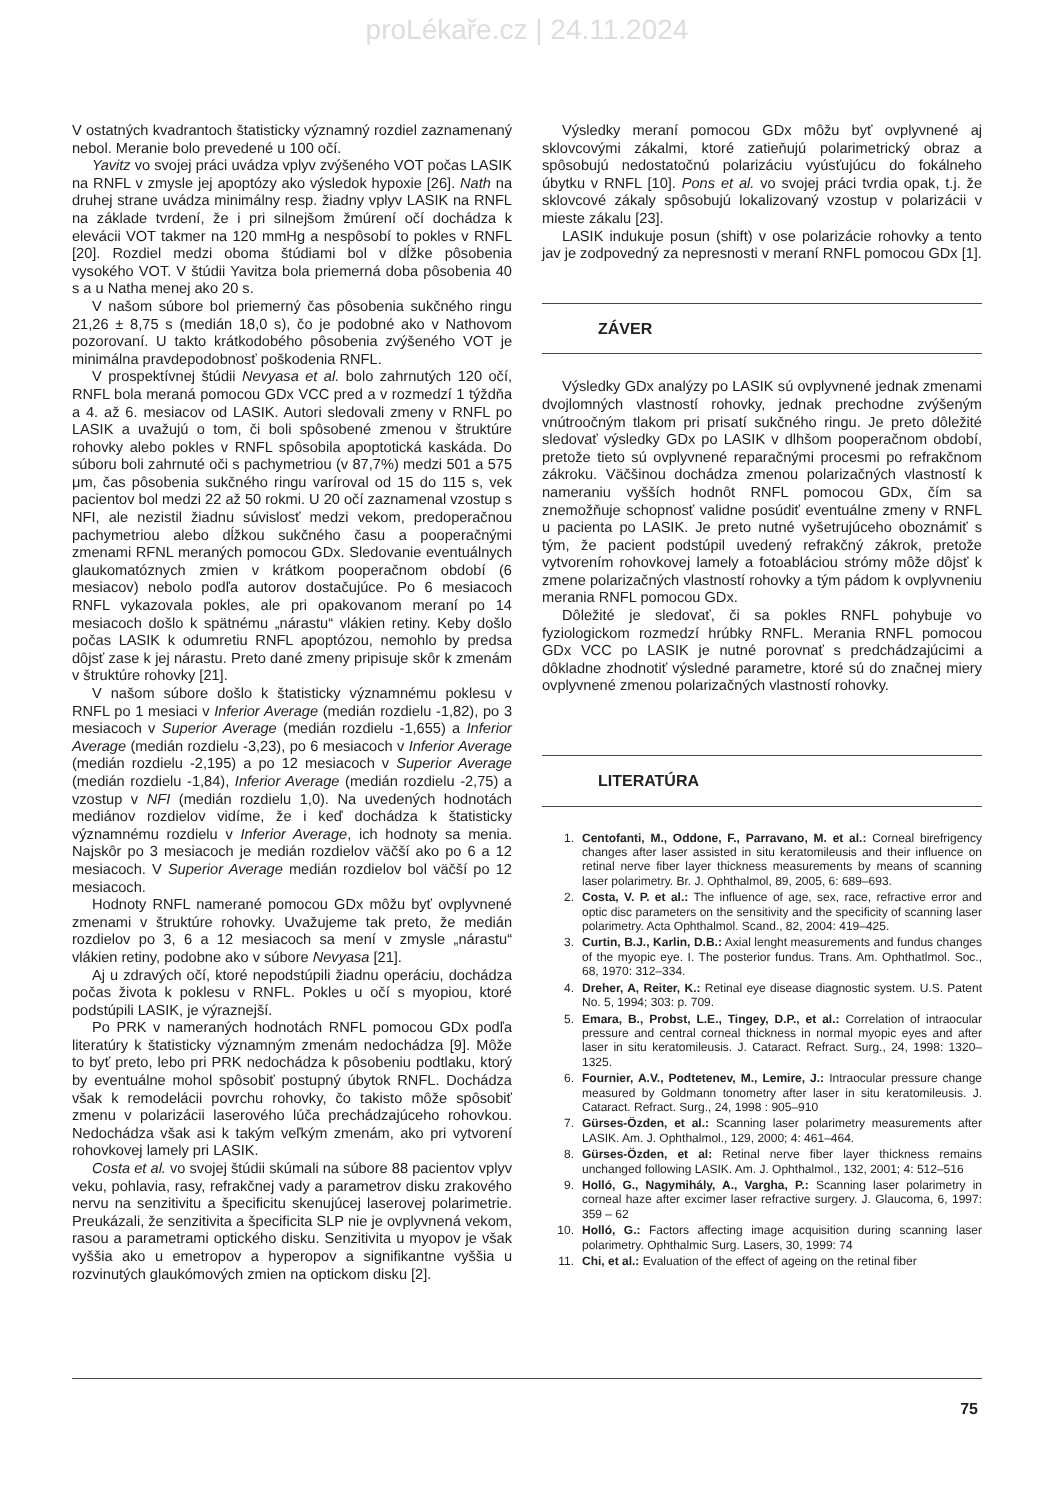proLékaře.cz | 24.11.2024
V ostatných kvadrantoch štatisticky významný rozdiel zaznamenaný nebol. Meranie bolo prevedené u 100 očí.
Yavitz vo svojej práci uvádza vplyv zvýšeného VOT počas LASIK na RNFL v zmysle jej apoptózy ako výsledok hypoxie [26]. Nath na druhej strane uvádza minimálny resp. žiadny vplyv LASIK na RNFL na základe tvrdení, že i pri silnejšom žmúrení očí dochádza k elevácii VOT takmer na 120 mmHg a nespôsobí to pokles v RNFL [20]. Rozdiel medzi oboma štúdiami bol v dĺžke pôsobenia vysokého VOT. V štúdii Yavitza bola priemerná doba pôsobenia 40 s a u Natha menej ako 20 s.
V našom súbore bol priemerný čas pôsobenia sukčného ringu 21,26 ± 8,75 s (medián 18,0 s), čo je podobné ako v Nathovom pozorovaní. U takto krátkodobého pôsobenia zvýšeného VOT je minimálna pravdepodobnosť poškodenia RNFL.
V prospektívnej štúdii Nevyasa et al. bolo zahrnutých 120 očí, RNFL bola meraná pomocou GDx VCC pred a v rozmedzí 1 týždňa a 4. až 6. mesiacov od LASIK. Autori sledovali zmeny v RNFL po LASIK a uvažujú o tom, či boli spôsobené zmenou v štruktúre rohovky alebo pokles v RNFL spôsobila apoptotická kaskáda. Do súboru boli zahrnuté oči s pachymetriou (v 87,7%) medzi 501 a 575 μm, čas pôsobenia sukčného ringu varíroval od 15 do 115 s, vek pacientov bol medzi 22 až 50 rokmi. U 20 očí zaznamenal vzostup s NFI, ale nezistil žiadnu súvislosť medzi vekom, predoperačnou pachymetriou alebo dĺžkou sukčného času a pooperačnými zmenami RFNL meraných pomocou GDx. Sledovanie eventuálnych glaukomatóznych zmien v krátkom pooperačnom období (6 mesiacov) nebolo podľa autorov dostačujúce. Po 6 mesiacoch RNFL vykazovala pokles, ale pri opakovanom meraní po 14 mesiacoch došlo k spätnému „nárastu“ vlákien retiny. Keby došlo počas LASIK k odumretiu RNFL apoptózou, nemohlo by predsa dôjsť zase k jej nárastu. Preto dané zmeny pripisuje skôr k zmenám v štruktúre rohovky [21].
V našom súbore došlo k štatisticky významnému poklesu v RNFL po 1 mesiaci v Inferior Average (medián rozdielu -1,82), po 3 mesiacoch v Superior Average (medián rozdielu -1,655) a Inferior Average (medián rozdielu -3,23), po 6 mesiacoch v Inferior Average (medián rozdielu -2,195) a po 12 mesiacoch v Superior Average (medián rozdielu -1,84), Inferior Average (medián rozdielu -2,75) a vzostup v NFI (medián rozdielu 1,0). Na uvedených hodnotách mediánov rozdielov vidíme, že i keď dochádza k štatisticky významnému rozdielu v Inferior Average, ich hodnoty sa menia. Najskôr po 3 mesiacoch je medián rozdielov väčší ako po 6 a 12 mesiacoch. V Superior Average medián rozdielov bol väčší po 12 mesiacoch.
Hodnoty RNFL namerané pomocou GDx môžu byť ovplyvnené zmenami v štruktúre rohovky. Uvažujeme tak preto, že medián rozdielov po 3, 6 a 12 mesiacoch sa mení v zmysle „nárastu“ vlákien retiny, podobne ako v súbore Nevyasa [21].
Aj u zdravých očí, ktoré nepodstúpili žiadnu operáciu, dochádza počas života k poklesu v RNFL. Pokles u očí s myopiou, ktoré podstúpili LASIK, je výraznejší.
Po PRK v nameraných hodnotách RNFL pomocou GDx podľa literatúry k štatisticky významným zmenám nedochádza [9]. Môže to byť preto, lebo pri PRK nedochádza k pôsobeniu podtlaku, ktorý by eventuálne mohol spôsobiť postupný úbytok RNFL. Dochádza však k remodelácii povrchu rohovky, čo takisto môže spôsobiť zmenu v polarizácii laserového lúča prechádzajúceho rohovkou. Nedochádza však asi k takým veľkým zmenám, ako pri vytvorení rohovkovej lamely pri LASIK.
Costa et al. vo svojej štúdii skúmali na súbore 88 pacientov vplyv veku, pohlavia, rasy, refrakčnej vady a parametrov disku zrakového nervu na senzitivitu a špecificitu skenujúcej laserovej polarimetrie. Preukázali, že senzitivita a špecificita SLP nie je ovplyvnená vekom, rasou a parametrami optického disku. Senzitivita u myopov je však vyššia ako u emetropov a hyperopov a signifikantne vyššia u rozvinutých glaukómových zmien na optickom disku [2].
Výsledky meraní pomocou GDx môžu byť ovplyvnené aj sklovcovými zákalmi, ktoré zatieňujú polarimetrický obraz a spôsobujú nedostatočnú polarizáciu vyúsťujúcu do fokálneho úbytku v RNFL [10]. Pons et al. vo svojej práci tvrdia opak, t.j. že sklovcové zákaly spôsobujú lokalizovaný vzostup v polarizácii v mieste zákalu [23].
LASIK indukuje posun (shift) v ose polarizácie rohovky a tento jav je zodpovedný za nepresnosti v meraní RNFL pomocou GDx [1].
ZÁVER
Výsledky GDx analýzy po LASIK sú ovplyvnené jednak zmenami dvojlomných vlastností rohovky, jednak prechodne zvýšeným vnútroočným tlakom pri prisatí sukčného ringu. Je preto dôležité sledovať výsledky GDx po LASIK v dlhšom pooperačnom období, pretože tieto sú ovplyvnené reparačnými procesmi po refrakčnom zákroku. Väčšinou dochádza zmenou polarizačných vlastností k nameraniu vyšších hodnôt RNFL pomocou GDx, čím sa znemožňuje schopnosť validne posúdiť eventuálne zmeny v RNFL u pacienta po LASIK. Je preto nutné vyšetrujúceho oboznámiť s tým, že pacient podstúpil uvedený refrakčný zákrok, pretože vytvorením rohovkovej lamely a fotoabláciou strómy môže dôjsť k zmene polarizačných vlastností rohovky a tým pádom k ovplyvneniu merania RNFL pomocou GDx.
Dôležité je sledovať, či sa pokles RNFL pohybuje vo fyziologickom rozmedzí hrúbky RNFL. Merania RNFL pomocou GDx VCC po LASIK je nutné porovnať s predchádzajúcimi a dôkladne zhodnotiť výsledné parametre, ktoré sú do značnej miery ovplyvnené zmenou polarizačných vlastností rohovky.
LITERATÚRA
1. Centofanti, M., Oddone, F., Parravano, M. et al.: Corneal birefrigency changes after laser assisted in situ keratomileusis and their influence on retinal nerve fiber layer thickness measurements by means of scanning laser polarimetry. Br. J. Ophthalmol, 89, 2005, 6: 689–693.
2. Costa, V. P. et al.: The influence of age, sex, race, refractive error and optic disc parameters on the sensitivity and the specificity of scanning laser polarimetry. Acta Ophthalmol. Scand., 82, 2004: 419–425.
3. Curtin, B.J., Karlin, D.B.: Axial lenght measurements and fundus changes of the myopic eye. I. The posterior fundus. Trans. Am. Ophthatlmol. Soc., 68, 1970: 312–334.
4. Dreher, A, Reiter, K.: Retinal eye disease diagnostic system. U.S. Patent No. 5, 1994; 303: p. 709.
5. Emara, B., Probst, L.E., Tingey, D.P., et al.: Correlation of intraocular pressure and central corneal thickness in normal myopic eyes and after laser in situ keratomileusis. J. Cataract. Refract. Surg., 24, 1998: 1320–1325.
6. Fournier, A.V., Podtetenev, M., Lemire, J.: Intraocular pressure change measured by Goldmann tonometry after laser in situ keratomileusis. J. Cataract. Refract. Surg., 24, 1998 : 905–910
7. Gürses-Özden, et al.: Scanning laser polarimetry measurements after LASIK. Am. J. Ophthalmol., 129, 2000; 4: 461–464.
8. Gürses-Özden, et al: Retinal nerve fiber layer thickness remains unchanged following LASIK. Am. J. Ophthalmol., 132, 2001; 4: 512–516
9. Holló, G., Nagymihály, A., Vargha, P.: Scanning laser polarimetry in corneal haze after excimer laser refractive surgery. J. Glaucoma, 6, 1997: 359 – 62
10. Holló, G.: Factors affecting image acquisition during scanning laser polarimetry. Ophthalmic Surg. Lasers, 30, 1999: 74
11. Chi, et al.: Evaluation of the effect of ageing on the retinal fiber
75